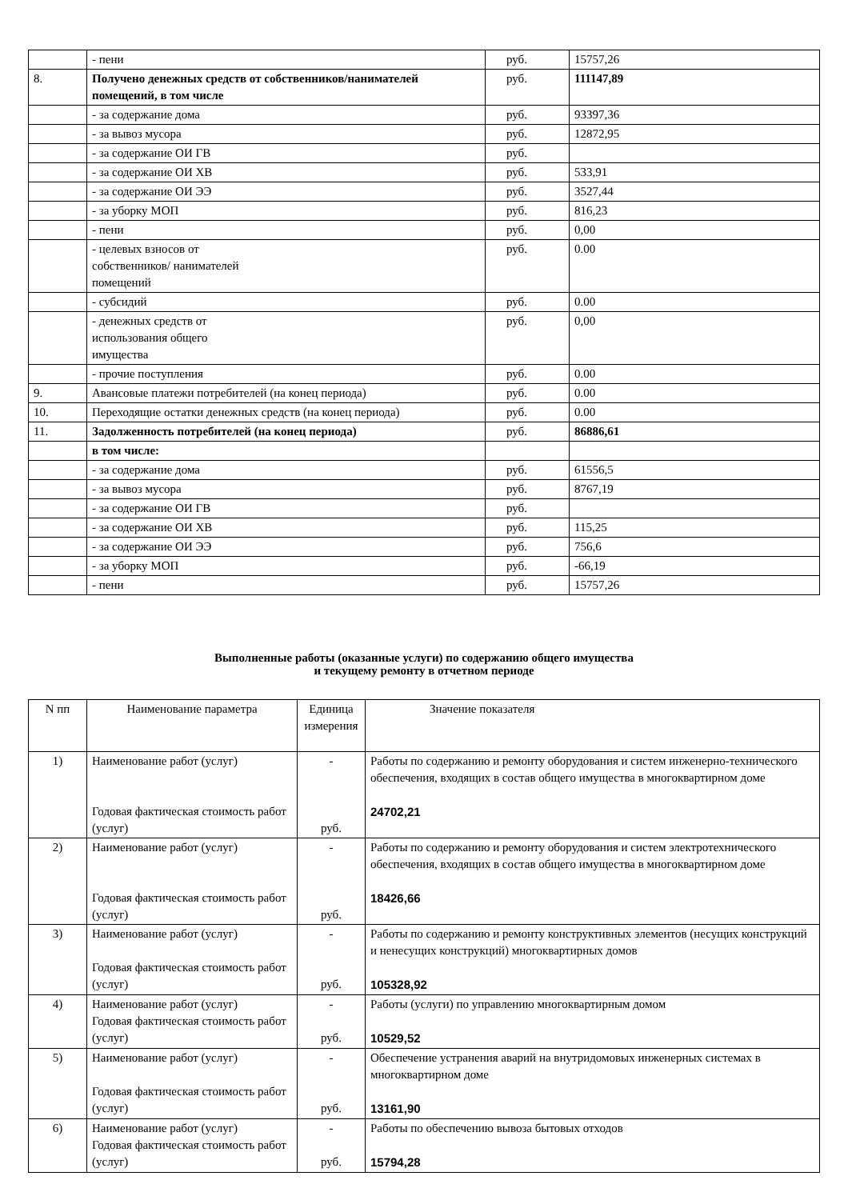| | - пени | руб. | 15757,26 |
| 8. | Получено денежных средств от собственников/нанимателей помещений, в том числе | руб. | 111147,89 |
| | - за содержание дома | руб. | 93397,36 |
| | - за вывоз мусора | руб. | 12872,95 |
| | - за содержание ОИ ГВ | руб. | |
| | - за содержание ОИ ХВ | руб. | 533,91 |
| | - за содержание ОИ ЭЭ | руб. | 3527,44 |
| | - за уборку МОП | руб. | 816,23 |
| | - пени | руб. | 0,00 |
| | - целевых взносов от собственников/ нанимателей помещений | руб. | 0.00 |
| | - субсидий | руб. | 0.00 |
| | - денежных средств от использования общего имущества | руб. | 0,00 |
| | - прочие поступления | руб. | 0.00 |
| 9. | Авансовые платежи потребителей (на конец периода) | руб. | 0.00 |
| 10. | Переходящие остатки денежных средств (на конец периода) | руб. | 0.00 |
| 11. | Задолженность потребителей (на конец периода) | руб. | 86886,61 |
| | в том числе: | | |
| | - за содержание дома | руб. | 61556,5 |
| | - за вывоз мусора | руб. | 8767,19 |
| | - за содержание ОИ ГВ | руб. | |
| | - за содержание ОИ ХВ | руб. | 115,25 |
| | - за содержание ОИ ЭЭ | руб. | 756,6 |
| | - за уборку МОП | руб. | -66,19 |
| | - пени | руб. | 15757,26 |
Выполненные работы (оказанные услуги) по содержанию общего имущества
и текущему ремонту в отчетном периоде
| N пп | Наименование параметра | Единица измерения | Значение показателя |
| --- | --- | --- | --- |
| 1) | Наименование работ (услуг) Годовая фактическая стоимость работ (услуг) | - руб. | Работы по содержанию и ремонту оборудования и систем инженерно-технического обеспечения, входящих в состав общего имущества в многоквартирном доме 24702,21 |
| 2) | Наименование работ (услуг) Годовая фактическая стоимость работ (услуг) | - руб. | Работы по содержанию и ремонту оборудования и систем электротехнического обеспечения, входящих в состав общего имущества в многоквартирном доме 18426,66 |
| 3) | Наименование работ (услуг) Годовая фактическая стоимость работ (услуг) | - руб. | Работы по содержанию и ремонту конструктивных элементов (несущих конструкций и ненесущих конструкций) многоквартирных домов 105328,92 |
| 4) | Наименование работ (услуг) Годовая фактическая стоимость работ (услуг) | - руб. | Работы (услуги) по управлению многоквартирным домом 10529,52 |
| 5) | Наименование работ (услуг) Годовая фактическая стоимость работ (услуг) | - руб. | Обеспечение устранения аварий на внутридомовых инженерных системах в многоквартирном доме 13161,90 |
| 6) | Наименование работ (услуг) Годовая фактическая стоимость работ (услуг) | - руб. | Работы по обеспечению вывоза бытовых отходов 15794,28 |